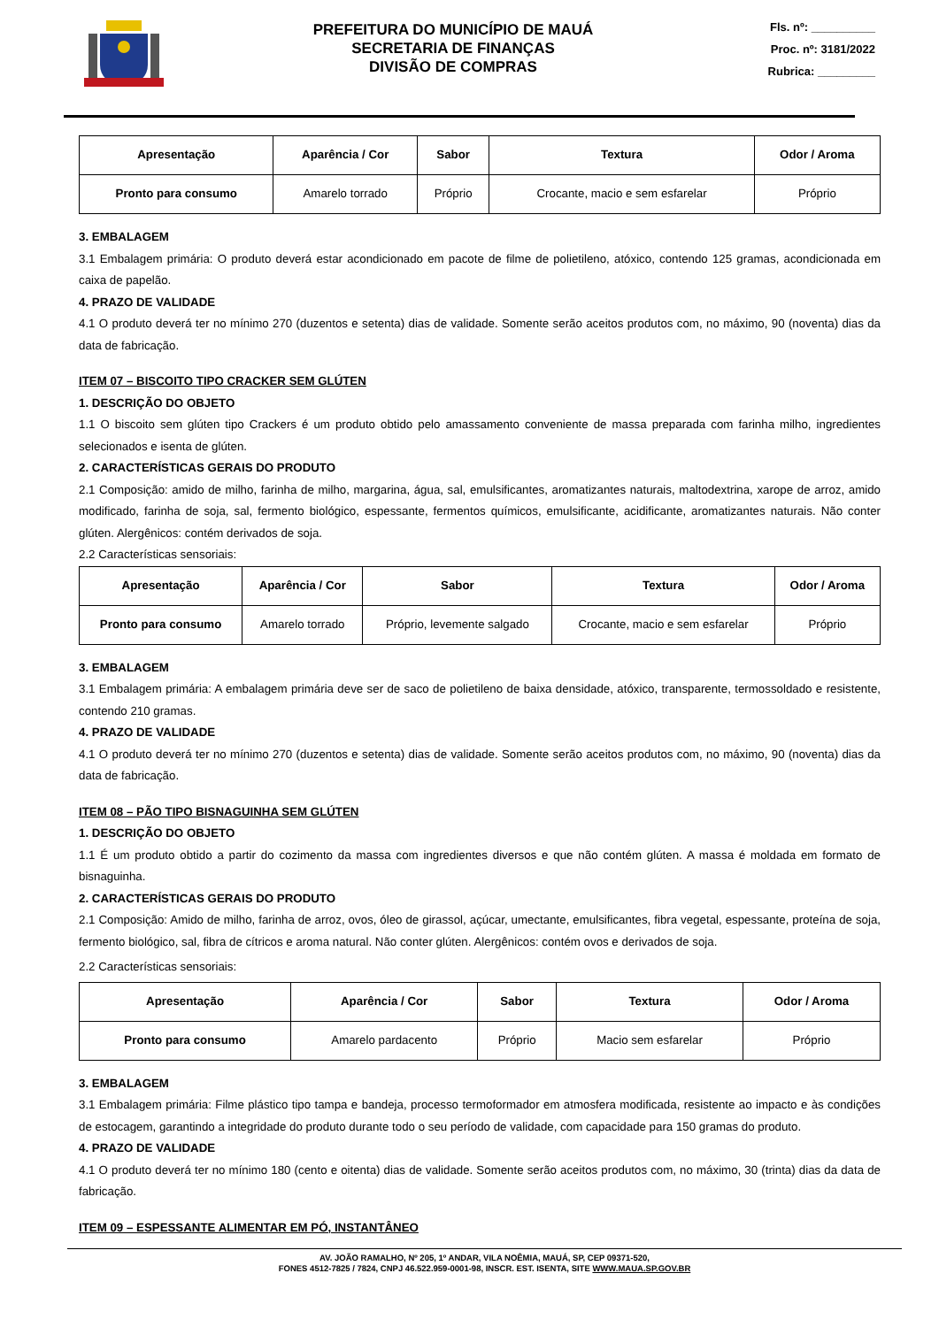PREFEITURA DO MUNICÍPIO DE MAUÁ
SECRETARIA DE FINANÇAS
DIVISÃO DE COMPRAS
Fls. nº: __________
Proc. nº: 3181/2022
Rubrica: _________
| Apresentação | Aparência / Cor | Sabor | Textura | Odor / Aroma |
| --- | --- | --- | --- | --- |
| Pronto para consumo | Amarelo torrado | Próprio | Crocante, macio e sem esfarelar | Próprio |
3. EMBALAGEM
3.1 Embalagem primária: O produto deverá estar acondicionado em pacote de filme de polietileno, atóxico, contendo 125 gramas, acondicionada em caixa de papelão.
4. PRAZO DE VALIDADE
4.1 O produto deverá ter no mínimo 270 (duzentos e setenta) dias de validade. Somente serão aceitos produtos com, no máximo, 90 (noventa) dias da data de fabricação.
ITEM 07 – BISCOITO TIPO CRACKER SEM GLÚTEN
1. DESCRIÇÃO DO OBJETO
1.1 O biscoito sem glúten tipo Crackers é um produto obtido pelo amassamento conveniente de massa preparada com farinha milho, ingredientes selecionados e isenta de glúten.
2. CARACTERÍSTICAS GERAIS DO PRODUTO
2.1 Composição: amido de milho, farinha de milho, margarina, água, sal, emulsificantes, aromatizantes naturais, maltodextrina, xarope de arroz, amido modificado, farinha de soja, sal, fermento biológico, espessante, fermentos químicos, emulsificante, acidificante, aromatizantes naturais. Não conter glúten. Alergênicos: contém derivados de soja.
2.2 Características sensoriais:
| Apresentação | Aparência / Cor | Sabor | Textura | Odor / Aroma |
| --- | --- | --- | --- | --- |
| Pronto para consumo | Amarelo torrado | Próprio, levemente salgado | Crocante, macio e sem esfarelar | Próprio |
3. EMBALAGEM
3.1 Embalagem primária: A embalagem primária deve ser de saco de polietileno de baixa densidade, atóxico, transparente, termossoldado e resistente, contendo 210 gramas.
4. PRAZO DE VALIDADE
4.1 O produto deverá ter no mínimo 270 (duzentos e setenta) dias de validade. Somente serão aceitos produtos com, no máximo, 90 (noventa) dias da data de fabricação.
ITEM 08 – PÃO TIPO BISNAGUINHA SEM GLÚTEN
1. DESCRIÇÃO DO OBJETO
1.1 É um produto obtido a partir do cozimento da massa com ingredientes diversos e que não contém glúten. A massa é moldada em formato de bisnaguinha.
2. CARACTERÍSTICAS GERAIS DO PRODUTO
2.1 Composição: Amido de milho, farinha de arroz, ovos, óleo de girassol, açúcar, umectante, emulsificantes, fibra vegetal, espessante, proteína de soja, fermento biológico, sal, fibra de cítricos e aroma natural. Não conter glúten. Alergênicos: contém ovos e derivados de soja.
2.2 Características sensoriais:
| Apresentação | Aparência / Cor | Sabor | Textura | Odor / Aroma |
| --- | --- | --- | --- | --- |
| Pronto para consumo | Amarelo pardacento | Próprio | Macio sem esfarelar | Próprio |
3. EMBALAGEM
3.1 Embalagem primária: Filme plástico tipo tampa e bandeja, processo termoformador em atmosfera modificada, resistente ao impacto e às condições de estocagem, garantindo a integridade do produto durante todo o seu período de validade, com capacidade para 150 gramas do produto.
4. PRAZO DE VALIDADE
4.1 O produto deverá ter no mínimo 180 (cento e oitenta) dias de validade. Somente serão aceitos produtos com, no máximo, 30 (trinta) dias da data de fabricação.
ITEM 09 – ESPESSANTE ALIMENTAR EM PÓ, INSTANTÂNEO
AV. JOÃO RAMALHO, Nº 205, 1º ANDAR, VILA NOÊMIA, MAUÁ, SP, CEP 09371-520,
FONES 4512-7825 / 7824, CNPJ 46.522.959-0001-98, INSCR. EST. ISENTA, SITE WWW.MAUA.SP.GOV.BR